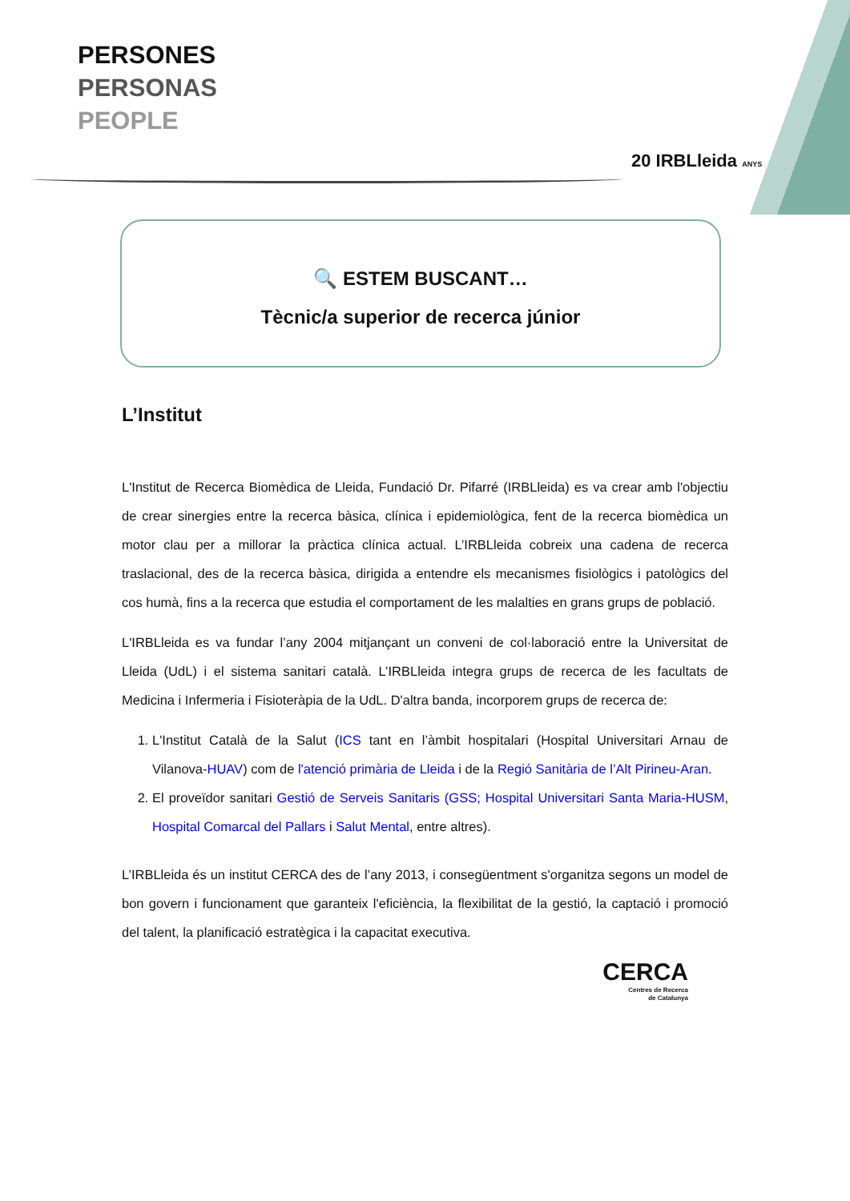PERSONES
PERSONAS
PEOPLE
20 IRBLleida ANYS
🔍 ESTEM BUSCANT…
Tècnic/a superior de recerca júnior
L’Institut
L'Institut de Recerca Biomèdica de Lleida, Fundació Dr. Pifarré (IRBLleida) es va crear amb l'objectiu de crear sinergies entre la recerca bàsica, clínica i epidemiològica, fent de la recerca biomèdica un motor clau per a millorar la pràctica clínica actual. L’IRBLleida cobreix una cadena de recerca traslacional, des de la recerca bàsica, dirigida a entendre els mecanismes fisiològics i patològics del cos humà, fins a la recerca que estudia el comportament de les malalties en grans grups de població.
L'IRBLleida es va fundar l’any 2004 mitjançant un conveni de col·laboració entre la Universitat de Lleida (UdL) i el sistema sanitari català. L’IRBLleida integra grups de recerca de les facultats de Medicina i Infermeria i Fisioteràpia de la UdL. D'altra banda, incorporem grups de recerca de:
1. L'Institut Català de la Salut (ICS tant en l’àmbit hospitalari (Hospital Universitari Arnau de Vilanova-HUAV) com de l'atenció primària de Lleida i de la Regió Sanitària de l’Alt Pirineu-Aran.
2. El proveïdor sanitari Gestió de Serveis Sanitaris (GSS; Hospital Universitari Santa Maria-HUSM, Hospital Comarcal del Pallars i Salut Mental, entre altres).
L’IRBLleida és un institut CERCA des de l’any 2013, i consegüentment s'organitza segons un model de bon govern i funcionament que garanteix l'eficiència, la flexibilitat de la gestió, la captació i promoció del talent, la planificació estratègica i la capacitat executiva.
CERCA
Centres de Recerca
de Catalunya